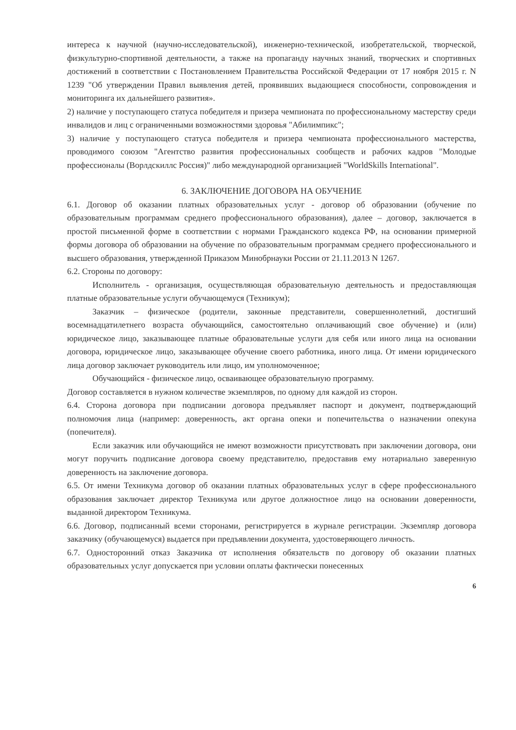интереса к научной (научно-исследовательской), инженерно-технической, изобретательской, творческой, физкультурно-спортивной деятельности, а также на пропаганду научных знаний, творческих и спортивных достижений в соответствии с Постановлением Правительства Российской Федерации от 17 ноября 2015 г. N 1239 "Об утверждении Правил выявления детей, проявивших выдающиеся способности, сопровождения и мониторинга их дальнейшего развития».
2) наличие у поступающего статуса победителя и призера чемпионата по профессиональному мастерству среди инвалидов и лиц с ограниченными возможностями здоровья "Абилимпикс";
3) наличие у поступающего статуса победителя и призера чемпионата профессионального мастерства, проводимого союзом "Агентство развития профессиональных сообществ и рабочих кадров "Молодые профессионалы (Ворлдскиллс Россия)" либо международной организацией "WorldSkills International".
6. ЗАКЛЮЧЕНИЕ ДОГОВОРА НА ОБУЧЕНИЕ
6.1. Договор об оказании платных образовательных услуг - договор об образовании (обучение по образовательным программам среднего профессионального образования), далее – договор, заключается в простой письменной форме в соответствии с нормами Гражданского кодекса РФ, на основании примерной формы договора об образовании на обучение по образовательным программам среднего профессионального и высшего образования, утвержденной Приказом Минобрнауки России от 21.11.2013 N 1267.
6.2. Стороны по договору:
Исполнитель - организация, осуществляющая образовательную деятельность и предоставляющая платные образовательные услуги обучающемуся (Техникум);
Заказчик – физическое (родители, законные представители, совершеннолетний, достигший восемнадцатилетнего возраста обучающийся, самостоятельно оплачивающий свое обучение) и (или) юридическое лицо, заказывающее платные образовательные услуги для себя или иного лица на основании договора, юридическое лицо, заказывающее обучение своего работника, иного лица. От имени юридического лица договор заключает руководитель или лицо, им уполномоченное;
Обучающийся - физическое лицо, осваивающее образовательную программу.
Договор составляется в нужном количестве экземпляров, по одному для каждой из сторон.
6.4. Сторона договора при подписании договора предъявляет паспорт и документ, подтверждающий полномочия лица (например: доверенность, акт органа опеки и попечительства о назначении опекуна (попечителя).
Если заказчик или обучающийся не имеют возможности присутствовать при заключении договора, они могут поручить подписание договора своему представителю, предоставив ему нотариально заверенную доверенность на заключение договора.
6.5. От имени Техникума договор об оказании платных образовательных услуг в сфере профессионального образования заключает директор Техникума или другое должностное лицо на основании доверенности, выданной директором Техникума.
6.6. Договор, подписанный всеми сторонами, регистрируется в журнале регистрации. Экземпляр договора заказчику (обучающемуся) выдается при предъявлении документа, удостоверяющего личность.
6.7. Односторонний отказ Заказчика от исполнения обязательств по договору об оказании платных образовательных услуг допускается при условии оплаты фактически понесенных
6